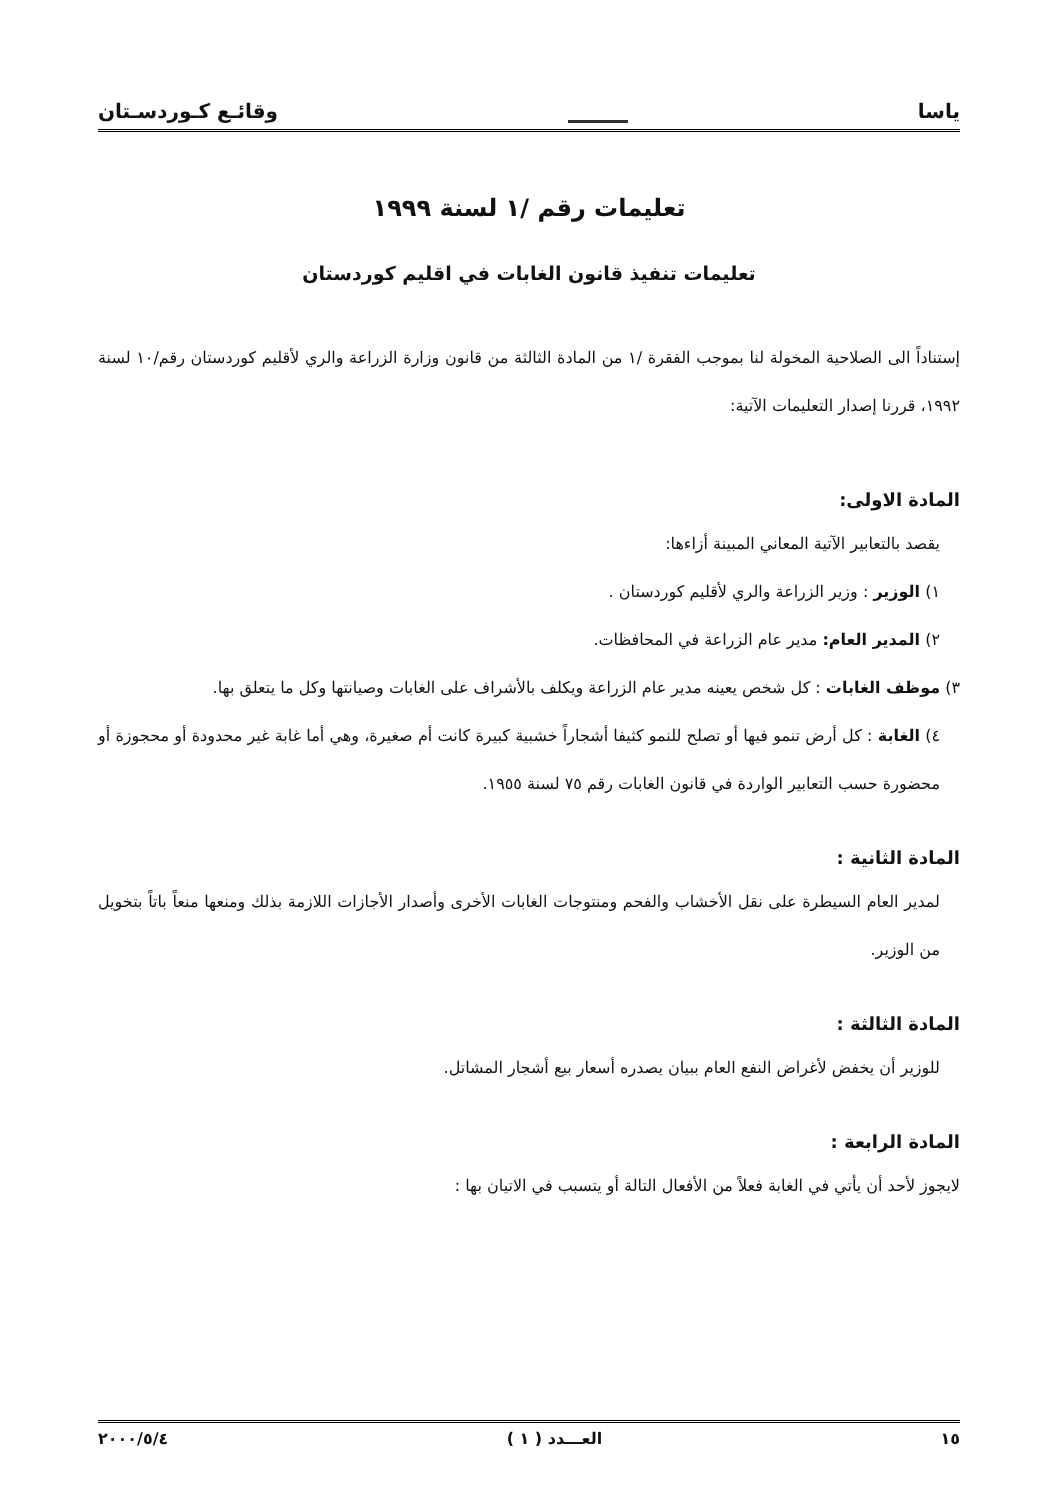ياسا
وقائـع كـوردسـتان
تعليمات رقم /١ لسنة ١٩٩٩
تعليمات تنفيذ قانون الغابات في اقليم كوردستان
إستناداً الى الصلاحية المخولة لنا بموجب الفقرة /١ من المادة الثالثة من قانون وزارة الزراعة والري لأقليم كوردستان رقم/١٠ لسنة ١٩٩٢، قررنا إصدار التعليمات الآتية:
المادة الاولى:
يقصد بالتعابير الآتية المعاني المبينة أزاءها:
١) الوزير : وزير الزراعة والري لأقليم كوردستان .
٢) المدير العام: مدير عام الزراعة في المحافظات.
٣) موظف الغابات : كل شخص يعينه مدير عام الزراعة ويكلف بالأشراف على الغابات وصيانتها وكل ما يتعلق بها.
٤) الغابة : كل أرض تنمو فيها أو تصلح للنمو كثيفا أشجاراً خشبية كبيرة كانت أم صغيرة، وهي أما غابة غير محدودة أو محجوزة أو محضورة حسب التعابير الواردة في قانون الغابات رقم ٧٥ لسنة ١٩٥٥.
المادة الثانية :
لمدير العام السيطرة على نقل الأخشاب والفحم ومنتوجات الغابات الأخرى وأصدار الأجازات اللازمة بذلك ومنعها منعاً باتاً بتخويل من الوزير.
المادة الثالثة :
للوزير أن يخفض لأغراض النفع العام ببيان يصدره أسعار بيع أشجار المشاتل.
المادة الرابعة :
لايجوز لأحد أن يأتي في الغابة فعلاً من الأفعال التالة أو يتسبب في الاتيان بها :
١٥ العـــدد ( ١ ) ٢٠٠٠/٥/٤